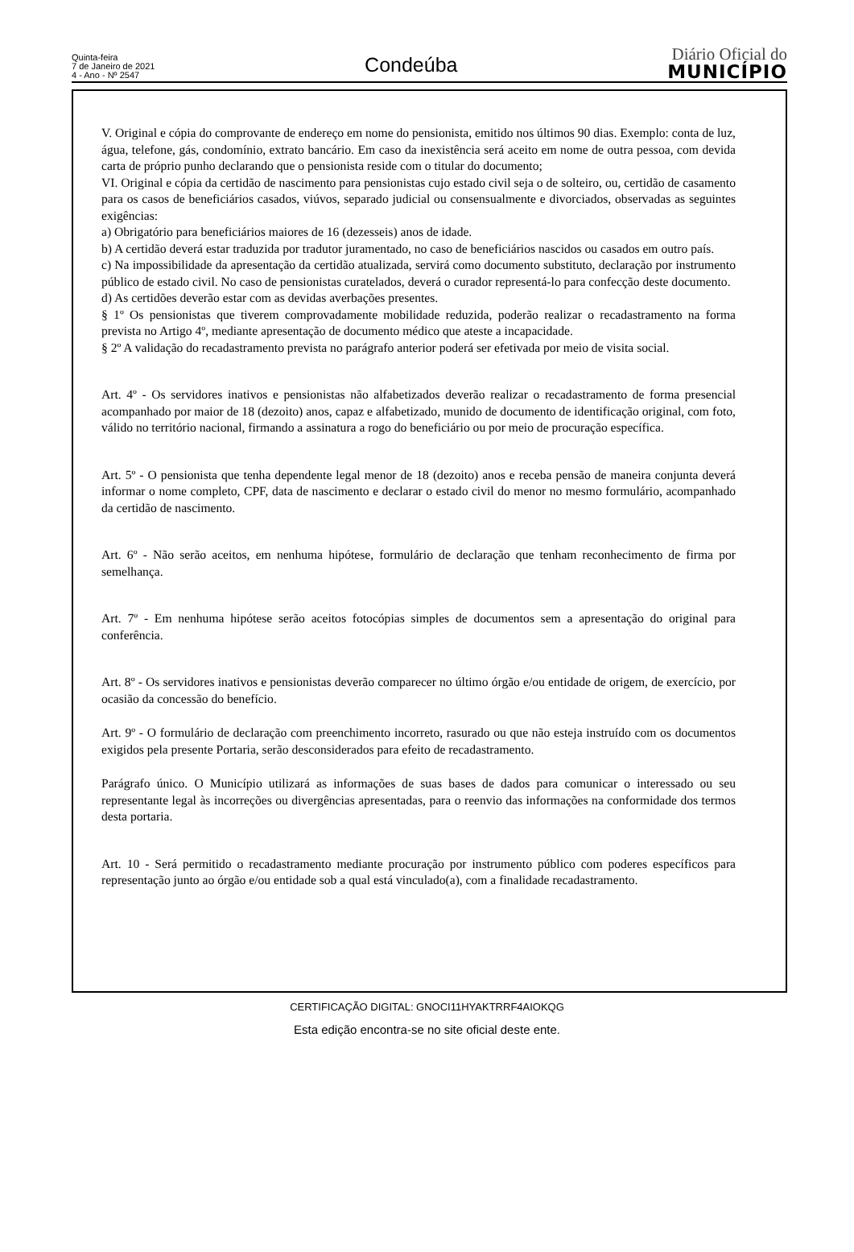Quinta-feira
7 de Janeiro de 2021
4 - Ano - Nº 2547
Condeúba
Diário Oficial do
MUNICÍPIO
V. Original e cópia do comprovante de endereço em nome do pensionista, emitido nos últimos 90 dias. Exemplo: conta de luz, água, telefone, gás, condomínio, extrato bancário. Em caso da inexistência será aceito em nome de outra pessoa, com devida carta de próprio punho declarando que o pensionista reside com o titular do documento;
VI. Original e cópia da certidão de nascimento para pensionistas cujo estado civil seja o de solteiro, ou, certidão de casamento para os casos de beneficiários casados, viúvos, separado judicial ou consensualmente e divorciados, observadas as seguintes exigências:
a) Obrigatório para beneficiários maiores de 16 (dezesseis) anos de idade.
b) A certidão deverá estar traduzida por tradutor juramentado, no caso de beneficiários nascidos ou casados em outro país.
c) Na impossibilidade da apresentação da certidão atualizada, servirá como documento substituto, declaração por instrumento público de estado civil. No caso de pensionistas curatelados, deverá o curador representá-lo para confecção deste documento.
d) As certidões deverão estar com as devidas averbações presentes.
§ 1º Os pensionistas que tiverem comprovadamente mobilidade reduzida, poderão realizar o recadastramento na forma prevista no Artigo 4º, mediante apresentação de documento médico que ateste a incapacidade.
§ 2º A validação do recadastramento prevista no parágrafo anterior poderá ser efetivada por meio de visita social.
Art. 4º - Os servidores inativos e pensionistas não alfabetizados deverão realizar o recadastramento de forma presencial acompanhado por maior de 18 (dezoito) anos, capaz e alfabetizado, munido de documento de identificação original, com foto, válido no território nacional, firmando a assinatura a rogo do beneficiário ou por meio de procuração específica.
Art. 5º - O pensionista que tenha dependente legal menor de 18 (dezoito) anos e receba pensão de maneira conjunta deverá informar o nome completo, CPF, data de nascimento e declarar o estado civil do menor no mesmo formulário, acompanhado da certidão de nascimento.
Art. 6º - Não serão aceitos, em nenhuma hipótese, formulário de declaração que tenham reconhecimento de firma por semelhança.
Art. 7º - Em nenhuma hipótese serão aceitos fotocópias simples de documentos sem a apresentação do original para conferência.
Art. 8º - Os servidores inativos e pensionistas deverão comparecer no último órgão e/ou entidade de origem, de exercício, por ocasião da concessão do benefício.
Art. 9º - O formulário de declaração com preenchimento incorreto, rasurado ou que não esteja instruído com os documentos exigidos pela presente Portaria, serão desconsiderados para efeito de recadastramento.
Parágrafo único. O Município utilizará as informações de suas bases de dados para comunicar o interessado ou seu representante legal às incorreções ou divergências apresentadas, para o reenvio das informações na conformidade dos termos desta portaria.
Art. 10 - Será permitido o recadastramento mediante procuração por instrumento público com poderes específicos para representação junto ao órgão e/ou entidade sob a qual está vinculado(a), com a finalidade recadastramento.
CERTIFICAÇÃO DIGITAL: GNOCI11HYAKTRRF4AIOKQG
Esta edição encontra-se no site oficial deste ente.